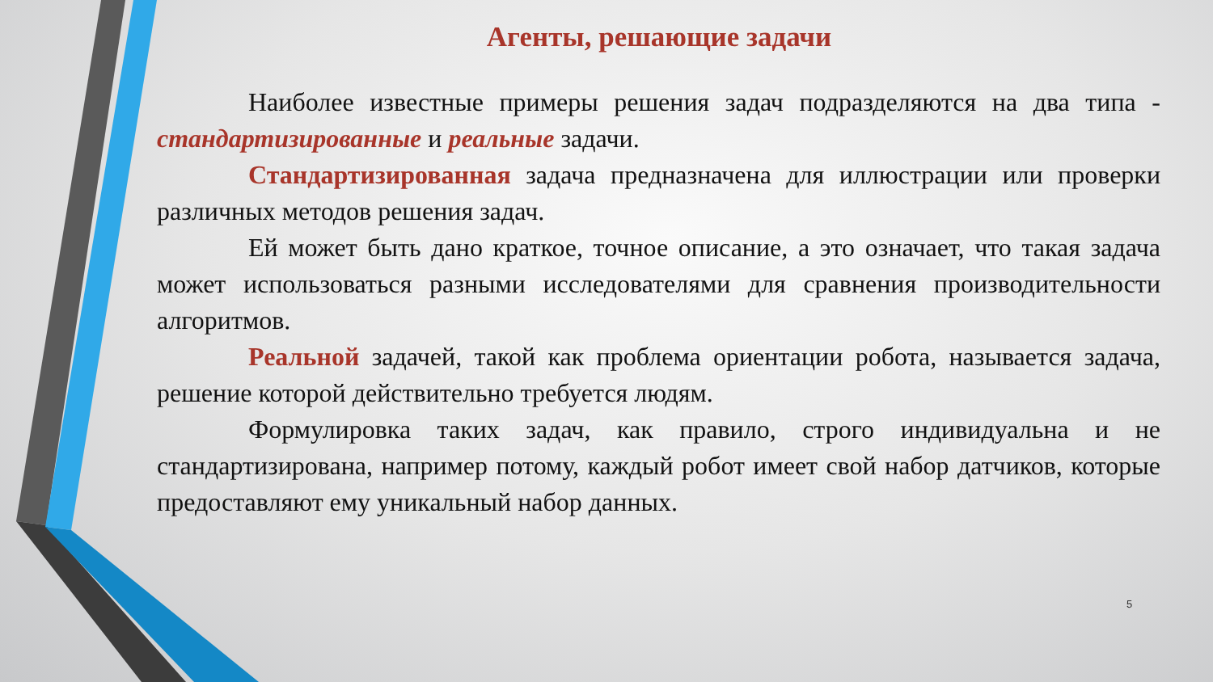Агенты, решающие задачи
Наиболее известные примеры решения задач подразделяются на два типа - стандартизированные и реальные задачи.
Стандартизированная задача предназначена для иллюстрации или проверки различных методов решения задач.
Ей может быть дано краткое, точное описание, а это означает, что такая задача может использоваться разными исследователями для сравнения производительности алгоритмов.
Реальной задачей, такой как проблема ориентации робота, называется задача, решение которой действительно требуется людям.
Формулировка таких задач, как правило, строго индивидуальна и не стандартизирована, например потому, каждый робот имеет свой набор датчиков, которые предоставляют ему уникальный набор данных.
5